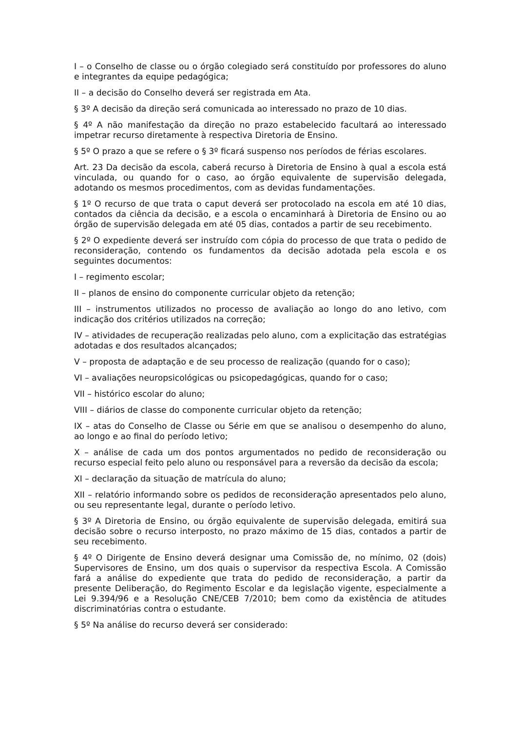I – o Conselho de classe ou o órgão colegiado será constituído por professores do aluno e integrantes da equipe pedagógica;
II – a decisão do Conselho deverá ser registrada em Ata.
§ 3º A decisão da direção será comunicada ao interessado no prazo de 10 dias.
§ 4º A não manifestação da direção no prazo estabelecido facultará ao interessado impetrar recurso diretamente à respectiva Diretoria de Ensino.
§ 5º O prazo a que se refere o § 3º ficará suspenso nos períodos de férias escolares.
Art. 23 Da decisão da escola, caberá recurso à Diretoria de Ensino à qual a escola está vinculada, ou quando for o caso, ao órgão equivalente de supervisão delegada, adotando os mesmos procedimentos, com as devidas fundamentações.
§ 1º O recurso de que trata o caput deverá ser protocolado na escola em até 10 dias, contados da ciência da decisão, e a escola o encaminhará à Diretoria de Ensino ou ao órgão de supervisão delegada em até 05 dias, contados a partir de seu recebimento.
§ 2º O expediente deverá ser instruído com cópia do processo de que trata o pedido de reconsideração, contendo os fundamentos da decisão adotada pela escola e os seguintes documentos:
I – regimento escolar;
II – planos de ensino do componente curricular objeto da retenção;
III – instrumentos utilizados no processo de avaliação ao longo do ano letivo, com indicação dos critérios utilizados na correção;
IV – atividades de recuperação realizadas pelo aluno, com a explicitação das estratégias adotadas e dos resultados alcançados;
V – proposta de adaptação e de seu processo de realização (quando for o caso);
VI – avaliações neuropsicológicas ou psicopedagógicas, quando for o caso;
VII – histórico escolar do aluno;
VIII – diários de classe do componente curricular objeto da retenção;
IX – atas do Conselho de Classe ou Série em que se analisou o desempenho do aluno, ao longo e ao final do período letivo;
X – análise de cada um dos pontos argumentados no pedido de reconsideração ou recurso especial feito pelo aluno ou responsável para a reversão da decisão da escola;
XI – declaração da situação de matrícula do aluno;
XII – relatório informando sobre os pedidos de reconsideração apresentados pelo aluno, ou seu representante legal, durante o período letivo.
§ 3º A Diretoria de Ensino, ou órgão equivalente de supervisão delegada, emitirá sua decisão sobre o recurso interposto, no prazo máximo de 15 dias, contados a partir de seu recebimento.
§ 4º O Dirigente de Ensino deverá designar uma Comissão de, no mínimo, 02 (dois) Supervisores de Ensino, um dos quais o supervisor da respectiva Escola. A Comissão fará a análise do expediente que trata do pedido de reconsideração, a partir da presente Deliberação, do Regimento Escolar e da legislação vigente, especialmente a Lei 9.394/96 e a Resolução CNE/CEB 7/2010; bem como da existência de atitudes discriminatórias contra o estudante.
§ 5º Na análise do recurso deverá ser considerado: